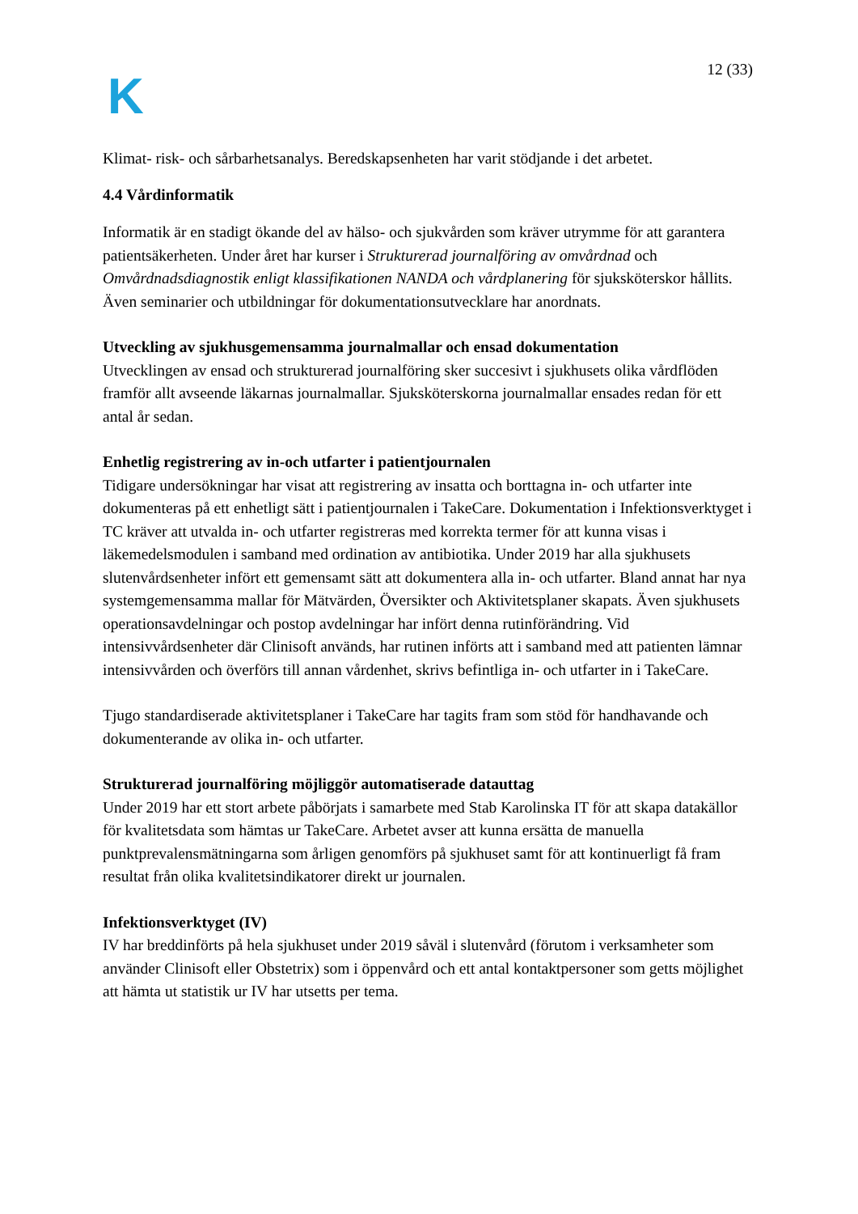K
12 (33)
Klimat- risk- och sårbarhetsanalys. Beredskapsenheten har varit stödjande i det arbetet.
4.4 Vårdinformatik
Informatik är en stadigt ökande del av hälso- och sjukvården som kräver utrymme för att garantera patientsäkerheten. Under året har kurser i Strukturerad journalföring av omvårdnad och Omvårdnadsdiagnostik enligt klassifikationen NANDA och vårdplanering för sjuksköterskor hållits. Även seminarier och utbildningar för dokumentationsutvecklare har anordnats.
Utveckling av sjukhusgemensamma journalmallar och ensad dokumentation
Utvecklingen av ensad och strukturerad journalföring sker succesivt i sjukhusets olika vårdflöden framför allt avseende läkarnas journalmallar. Sjuksköterskorna journalmallar ensades redan för ett antal år sedan.
Enhetlig registrering av in-och utfarter i patientjournalen
Tidigare undersökningar har visat att registrering av insatta och borttagna in- och utfarter inte dokumenteras på ett enhetligt sätt i patientjournalen i TakeCare. Dokumentation i Infektionsverktyget i TC kräver att utvalda in- och utfarter registreras med korrekta termer för att kunna visas i läkemedelsmodulen i samband med ordination av antibiotika. Under 2019 har alla sjukhusets slutenvårdsenheter infört ett gemensamt sätt att dokumentera alla in- och utfarter. Bland annat har nya systemgemensamma mallar för Mätvärden, Översikter och Aktivitetsplaner skapats. Även sjukhusets operationsavdelningar och postop avdelningar har infört denna rutinförändring. Vid intensivvårdsenheter där Clinisoft används, har rutinen införts att i samband med att patienten lämnar intensivvården och överförs till annan vårdenhet, skrivs befintliga in- och utfarter in i TakeCare.
Tjugo standardiserade aktivitetsplaner i TakeCare har tagits fram som stöd för handhavande och dokumenterande av olika in- och utfarter.
Strukturerad journalföring möjliggör automatiserade datauttag
Under 2019 har ett stort arbete påbörjats i samarbete med Stab Karolinska IT för att skapa datakällor för kvalitetsdata som hämtas ur TakeCare. Arbetet avser att kunna ersätta de manuella punktprevalensmätningarna som årligen genomförs på sjukhuset samt för att kontinuerligt få fram resultat från olika kvalitetsindikatorer direkt ur journalen.
Infektionsverktyget (IV)
IV har breddinförts på hela sjukhuset under 2019 såväl i slutenvård (förutom i verksamheter som använder Clinisoft eller Obstetrix) som i öppenvård och ett antal kontaktpersoner som getts möjlighet att hämta ut statistik ur IV har utsetts per tema.